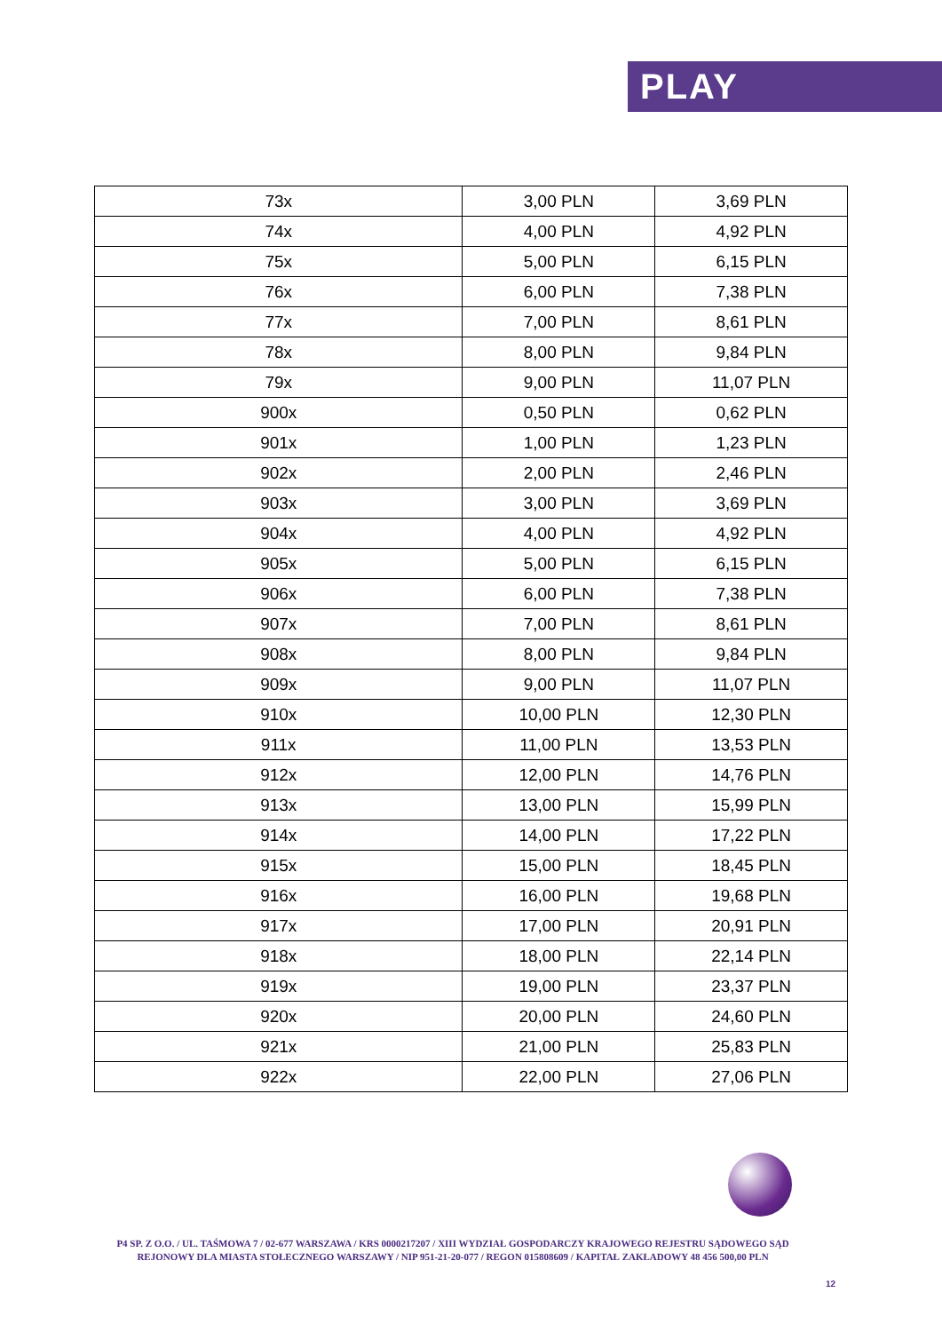PLAY
| 73x | 3,00 PLN | 3,69 PLN |
| 74x | 4,00 PLN | 4,92 PLN |
| 75x | 5,00 PLN | 6,15 PLN |
| 76x | 6,00 PLN | 7,38 PLN |
| 77x | 7,00 PLN | 8,61 PLN |
| 78x | 8,00 PLN | 9,84 PLN |
| 79x | 9,00 PLN | 11,07 PLN |
| 900x | 0,50 PLN | 0,62 PLN |
| 901x | 1,00 PLN | 1,23 PLN |
| 902x | 2,00 PLN | 2,46 PLN |
| 903x | 3,00 PLN | 3,69 PLN |
| 904x | 4,00 PLN | 4,92 PLN |
| 905x | 5,00 PLN | 6,15 PLN |
| 906x | 6,00 PLN | 7,38 PLN |
| 907x | 7,00 PLN | 8,61 PLN |
| 908x | 8,00 PLN | 9,84 PLN |
| 909x | 9,00 PLN | 11,07 PLN |
| 910x | 10,00 PLN | 12,30 PLN |
| 911x | 11,00 PLN | 13,53 PLN |
| 912x | 12,00 PLN | 14,76 PLN |
| 913x | 13,00 PLN | 15,99 PLN |
| 914x | 14,00 PLN | 17,22 PLN |
| 915x | 15,00 PLN | 18,45 PLN |
| 916x | 16,00 PLN | 19,68 PLN |
| 917x | 17,00 PLN | 20,91 PLN |
| 918x | 18,00 PLN | 22,14 PLN |
| 919x | 19,00 PLN | 23,37 PLN |
| 920x | 20,00 PLN | 24,60 PLN |
| 921x | 21,00 PLN | 25,83 PLN |
| 922x | 22,00 PLN | 27,06 PLN |
P4 SP. Z O.O. / UL. TAŚMOWA 7 / 02-677 WARSZAWA / KRS 0000217207 / XIII WYDZIAŁ GOSPODARCZY KRAJOWEGO REJESTRU SĄDOWEGO SĄD REJONOWY DLA MIASTA STOŁECZNEGO WARSZAWY / NIP 951-21-20-077 / REGON 015808609 / KAPITAŁ ZAKŁADOWY 48 456 500,00 PLN
12